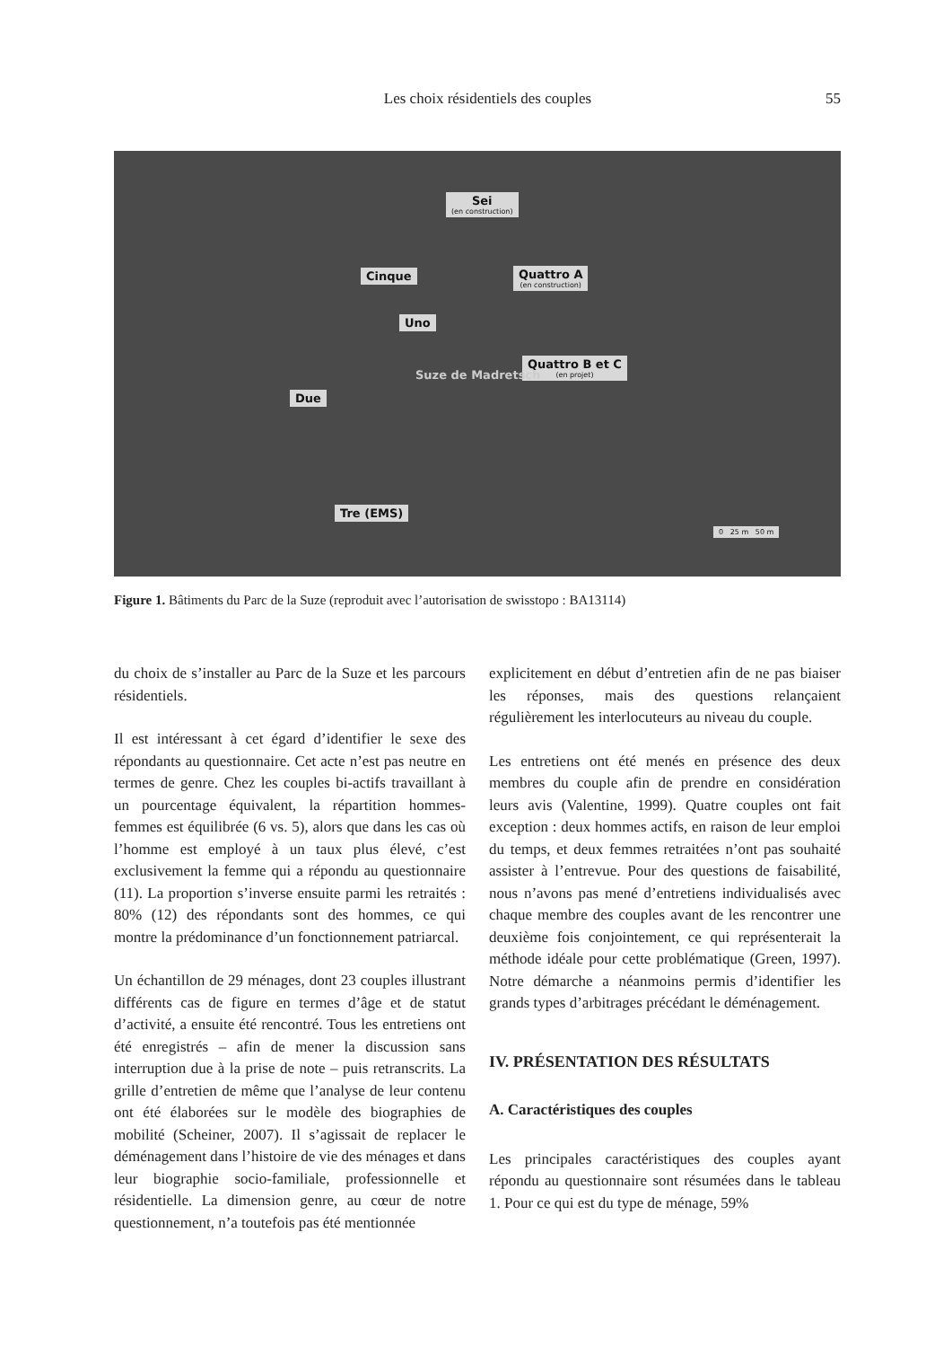Les choix résidentiels des couples 55
Sei
(en construction)
Cinque Quattro A
(en construction)
Uno
Quattro B et C
(en projet)
Due
Tre (EMS)
Suze de Madretsch
0 25 m 50 m
Figure 1. Bâtiments du Parc de la Suze (reproduit avec l’autorisation de swisstopo : BA13114)
du choix de s’installer au Parc de la Suze et les parcours résidentiels.
Il est intéressant à cet égard d’identifier le sexe des répondants au questionnaire. Cet acte n’est pas neutre en termes de genre. Chez les couples bi-actifs travaillant à un pourcentage équivalent, la répartition hommes-femmes est équilibrée (6 vs. 5), alors que dans les cas où l’homme est employé à un taux plus élevé, c’est exclusivement la femme qui a répondu au questionnaire (11). La proportion s’inverse ensuite parmi les retraités : 80% (12) des répondants sont des hommes, ce qui montre la prédominance d’un fonctionnement patriarcal.
Un échantillon de 29 ménages, dont 23 couples illustrant différents cas de figure en termes d’âge et de statut d’activité, a ensuite été rencontré. Tous les entretiens ont été enregistrés – afin de mener la discussion sans interruption due à la prise de note – puis retranscrits. La grille d’entretien de même que l’analyse de leur contenu ont été élaborées sur le modèle des biographies de mobilité (Scheiner, 2007). Il s’agissait de replacer le déménagement dans l’histoire de vie des ménages et dans leur biographie socio-familiale, professionnelle et résidentielle. La dimension genre, au cœur de notre questionnement, n’a toutefois pas été mentionnée
explicitement en début d’entretien afin de ne pas biaiser les réponses, mais des questions relançaient régulièrement les interlocuteurs au niveau du couple.
Les entretiens ont été menés en présence des deux membres du couple afin de prendre en considération leurs avis (Valentine, 1999). Quatre couples ont fait exception : deux hommes actifs, en raison de leur emploi du temps, et deux femmes retraitées n’ont pas souhaité assister à l’entrevue. Pour des questions de faisabilité, nous n’avons pas mené d’entretiens individualisés avec chaque membre des couples avant de les rencontrer une deuxième fois conjointement, ce qui représenterait la méthode idéale pour cette problématique (Green, 1997). Notre démarche a néanmoins permis d’identifier les grands types d’arbitrages précédant le déménagement.
IV. PRÉSENTATION DES RÉSULTATS
A. Caractéristiques des couples
Les principales caractéristiques des couples ayant répondu au questionnaire sont résumées dans le tableau 1. Pour ce qui est du type de ménage, 59%